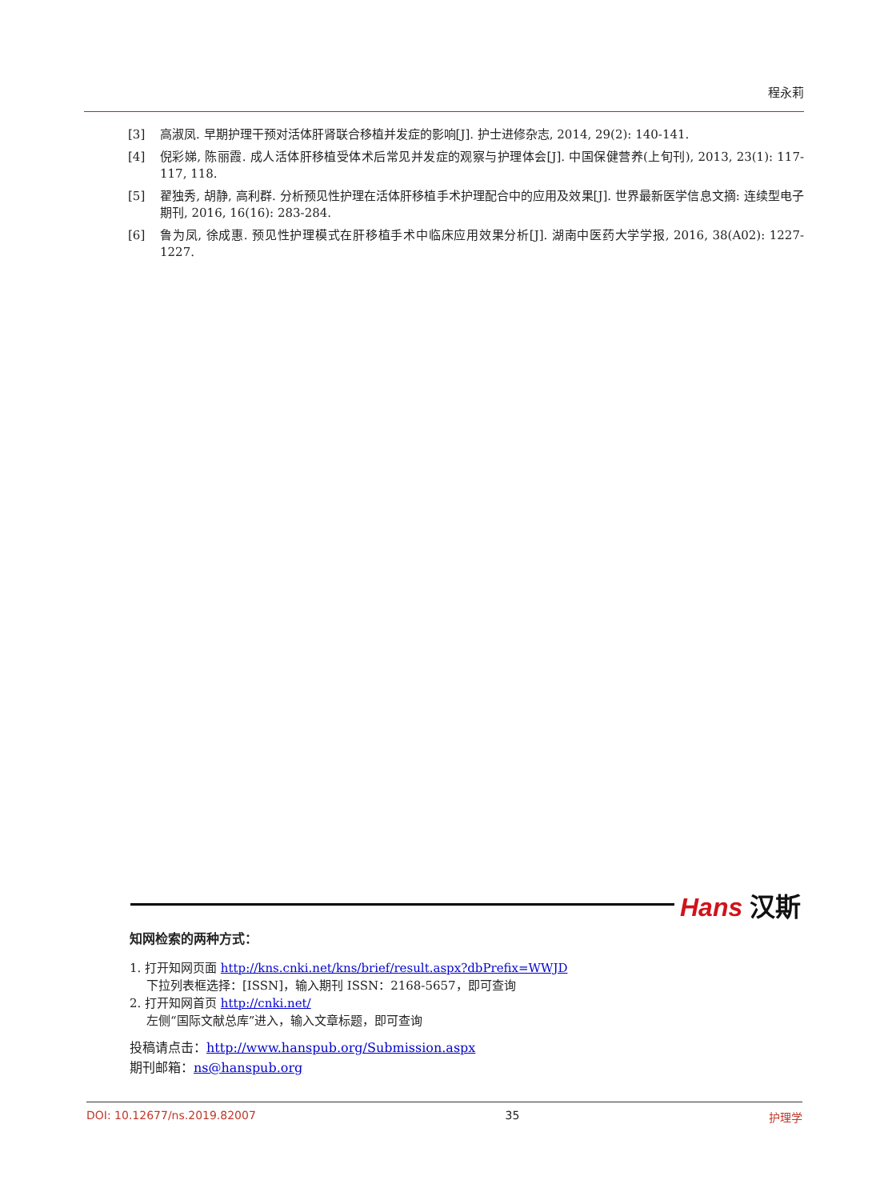程永莉
[3] 高淑凤. 早期护理干预对活体肝肾联合移植并发症的影响[J]. 护士进修杂志, 2014, 29(2): 140-141.
[4] 倪彩娣, 陈丽霞. 成人活体肝移植受体术后常见并发症的观察与护理体会[J]. 中国保健营养(上旬刊), 2013, 23(1): 117-117, 118.
[5] 翟独秀, 胡静, 高利群. 分析预见性护理在活体肝移植手术护理配合中的应用及效果[J]. 世界最新医学信息文摘: 连续型电子期刊, 2016, 16(16): 283-284.
[6] 鲁为凤, 徐成惠. 预见性护理模式在肝移植手术中临床应用效果分析[J]. 湖南中医药大学学报, 2016, 38(A02): 1227-1227.
Hans 汉斯
知网检索的两种方式：
1. 打开知网页面 http://kns.cnki.net/kns/brief/result.aspx?dbPrefix=WWJD
下拉列表框选择：[ISSN]，输入期刊 ISSN：2168-5657，即可查询
2. 打开知网首页 http://cnki.net/
左侧“国际文献总库”进入，输入文章标题，即可查询
投稿请点击：http://www.hanspub.org/Submission.aspx
期刊邮箱：ns@hanspub.org
DOI: 10.12677/ns.2019.82007 35 护理学